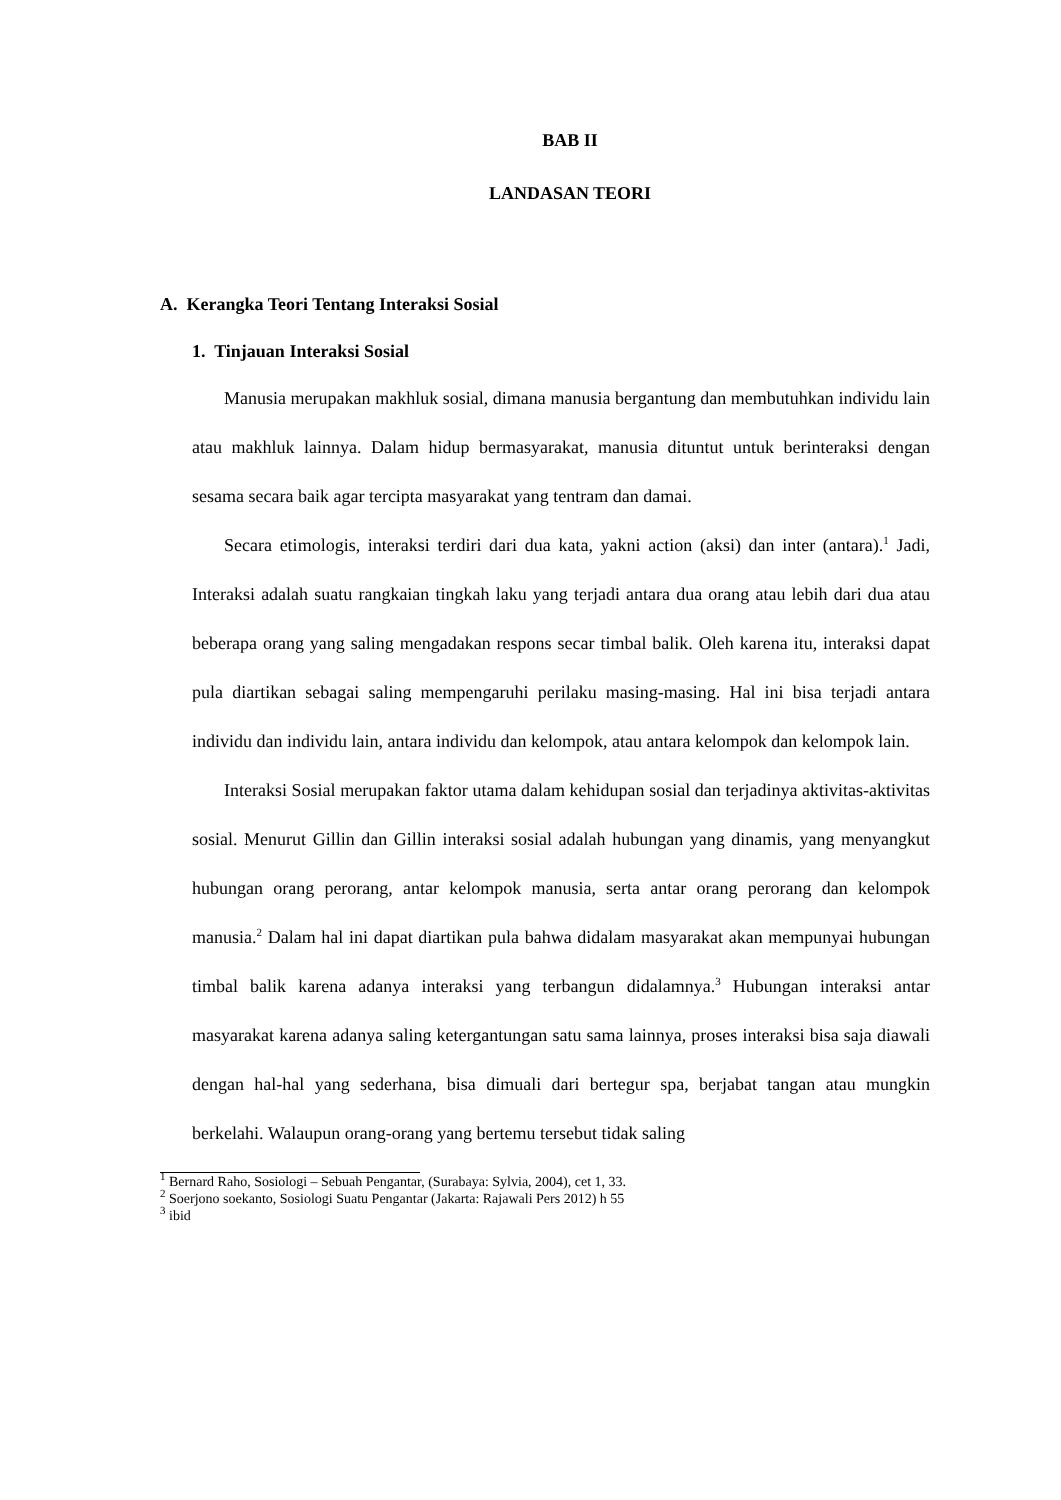BAB II
LANDASAN TEORI
A. Kerangka Teori Tentang Interaksi Sosial
1. Tinjauan Interaksi Sosial
Manusia merupakan makhluk sosial, dimana manusia bergantung dan membutuhkan individu lain atau makhluk lainnya. Dalam hidup bermasyarakat, manusia dituntut untuk berinteraksi dengan sesama secara baik agar tercipta masyarakat yang tentram dan damai.
Secara etimologis, interaksi terdiri dari dua kata, yakni action (aksi) dan inter (antara).<sup>1</sup> Jadi, Interaksi adalah suatu rangkaian tingkah laku yang terjadi antara dua orang atau lebih dari dua atau beberapa orang yang saling mengadakan respons secar timbal balik. Oleh karena itu, interaksi dapat pula diartikan sebagai saling mempengaruhi perilaku masing-masing. Hal ini bisa terjadi antara individu dan individu lain, antara individu dan kelompok, atau antara kelompok dan kelompok lain.
Interaksi Sosial merupakan faktor utama dalam kehidupan sosial dan terjadinya aktivitas-aktivitas sosial. Menurut Gillin dan Gillin interaksi sosial adalah hubungan yang dinamis, yang menyangkut hubungan orang perorang, antar kelompok manusia, serta antar orang perorang dan kelompok manusia.<sup>2</sup> Dalam hal ini dapat diartikan pula bahwa didalam masyarakat akan mempunyai hubungan timbal balik karena adanya interaksi yang terbangun didalamnya.<sup>3</sup> Hubungan interaksi antar masyarakat karena adanya saling ketergantungan satu sama lainnya, proses interaksi bisa saja diawali dengan hal-hal yang sederhana, bisa dimuali dari bertegur spa, berjabat tangan atau mungkin berkelahi. Walaupun orang-orang yang bertemu tersebut tidak saling
<sup>1</sup> Bernard Raho, Sosiologi – Sebuah Pengantar, (Surabaya: Sylvia, 2004), cet 1, 33.
<sup>2</sup> Soerjono soekanto, Sosiologi Suatu Pengantar (Jakarta: Rajawali Pers 2012) h 55
<sup>3</sup> ibid